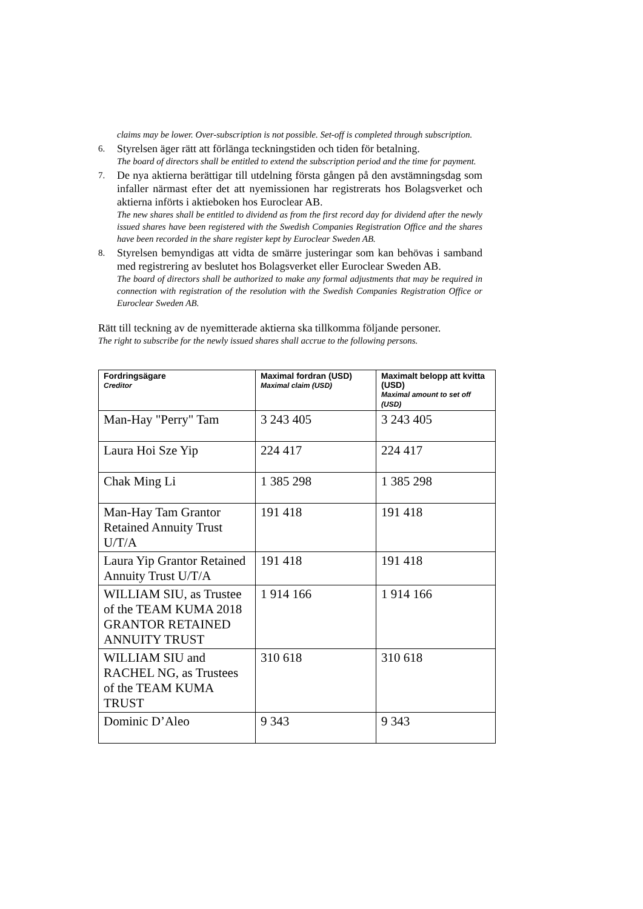claims may be lower. Over-subscription is not possible. Set-off is completed through subscription.
6.
Styrelsen äger rätt att förlänga teckningstiden och tiden för betalning.
The board of directors shall be entitled to extend the subscription period and the time for payment.
7.
De nya aktierna berättigar till utdelning första gången på den avstämningsdag som infaller närmast efter det att nyemissionen har registrerats hos Bolagsverket och aktierna införts i aktieboken hos Euroclear AB.
The new shares shall be entitled to dividend as from the first record day for dividend after the newly issued shares have been registered with the Swedish Companies Registration Office and the shares have been recorded in the share register kept by Euroclear Sweden AB.
8.
Styrelsen bemyndigas att vidta de smärre justeringar som kan behövas i samband med registrering av beslutet hos Bolagsverket eller Euroclear Sweden AB.
The board of directors shall be authorized to make any formal adjustments that may be required in connection with registration of the resolution with the Swedish Companies Registration Office or Euroclear Sweden AB.
Rätt till teckning av de nyemitterade aktierna ska tillkomma följande personer.
The right to subscribe for the newly issued shares shall accrue to the following persons.
| Fordringsägare Creditor | Maximal fordran (USD) Maximal claim (USD) | Maximalt belopp att kvitta (USD) Maximal amount to set off (USD) |
| --- | --- | --- |
| Man-Hay "Perry" Tam | 3 243 405 | 3 243 405 |
| Laura Hoi Sze Yip | 224 417 | 224 417 |
| Chak Ming Li | 1 385 298 | 1 385 298 |
| Man-Hay Tam Grantor Retained Annuity Trust U/T/A | 191 418 | 191 418 |
| Laura Yip Grantor Retained Annuity Trust U/T/A | 191 418 | 191 418 |
| WILLIAM SIU, as Trustee of the TEAM KUMA 2018 GRANTOR RETAINED ANNUITY TRUST | 1 914 166 | 1 914 166 |
| WILLIAM SIU and RACHEL NG, as Trustees of the TEAM KUMA TRUST | 310 618 | 310 618 |
| Dominic D’Aleo | 9 343 | 9 343 |